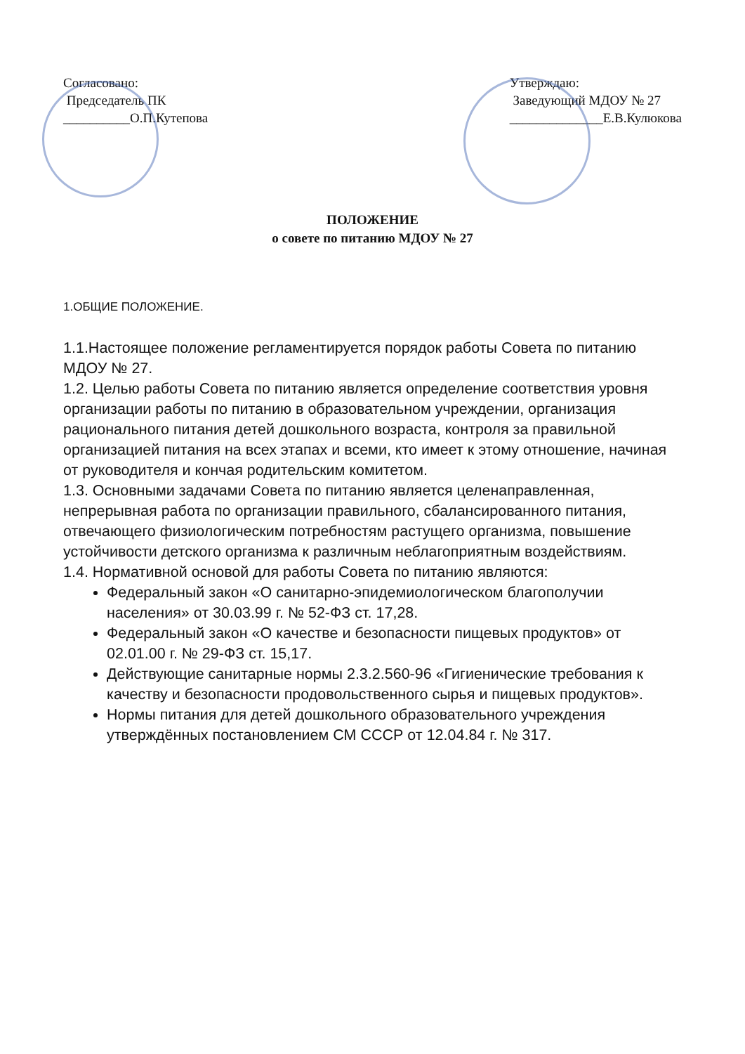Согласовано:
Председатель ПК
__________О.П.Кутепова
Утверждаю:
Заведующий МДОУ № 27
______________Е.В.Кулюкова
ПОЛОЖЕНИЕ
о совете по питанию МДОУ № 27
1.ОБЩИЕ ПОЛОЖЕНИЕ.
1.1.Настоящее положение регламентируется порядок работы Совета по питанию МДОУ № 27.
1.2. Целью работы Совета по питанию является определение соответствия уровня организации работы по питанию в образовательном учреждении, организация рационального питания детей дошкольного возраста, контроля за правильной организацией питания на всех этапах и всеми, кто имеет к этому отношение, начиная от руководителя и кончая родительским комитетом.
1.3. Основными задачами Совета по питанию является целенаправленная, непрерывная работа по организации правильного, сбалансированного питания, отвечающего физиологическим потребностям растущего организма, повышение устойчивости детского организма к различным неблагоприятным воздействиям.
1.4. Нормативной основой для работы Совета по питанию являются:
Федеральный закон «О санитарно-эпидемиологическом благополучии населения» от 30.03.99 г. № 52-ФЗ ст. 17,28.
Федеральный закон «О качестве и безопасности пищевых продуктов» от 02.01.00 г. № 29-ФЗ ст. 15,17.
Действующие санитарные нормы 2.3.2.560-96 «Гигиенические требования к качеству и безопасности продовольственного сырья и пищевых продуктов».
Нормы питания для детей дошкольного образовательного учреждения утверждённых постановлением СМ СССР от 12.04.84 г. № 317.